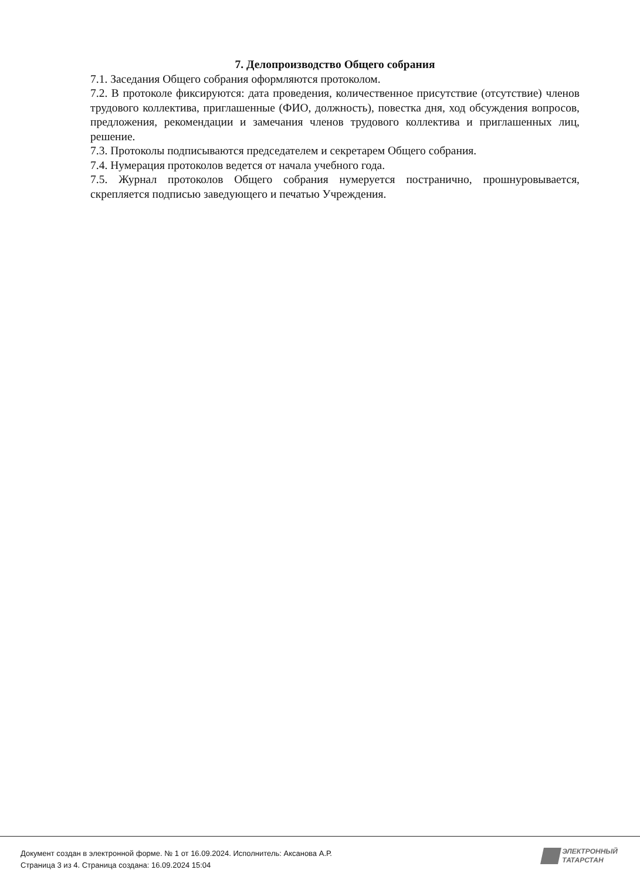7. Делопроизводство Общего собрания
7.1. Заседания Общего собрания оформляются протоколом.
7.2. В протоколе фиксируются: дата проведения, количественное присутствие (отсутствие) членов трудового коллектива, приглашенные (ФИО, должность), повестка дня, ход обсуждения вопросов, предложения, рекомендации и замечания членов трудового коллектива и приглашенных лиц, решение.
7.3. Протоколы подписываются председателем и секретарем Общего собрания.
7.4. Нумерация протоколов ведется от начала учебного года.
7.5. Журнал протоколов Общего собрания нумеруется постранично, прошнуровывается, скрепляется подписью заведующего и печатью Учреждения.
Документ создан в электронной форме. № 1 от 16.09.2024. Исполнитель: Аксанова А.Р.
Страница 3 из 4. Страница создана: 16.09.2024 15:04
ЭЛЕКТРОННЫЙ
ТАТАРСТАН